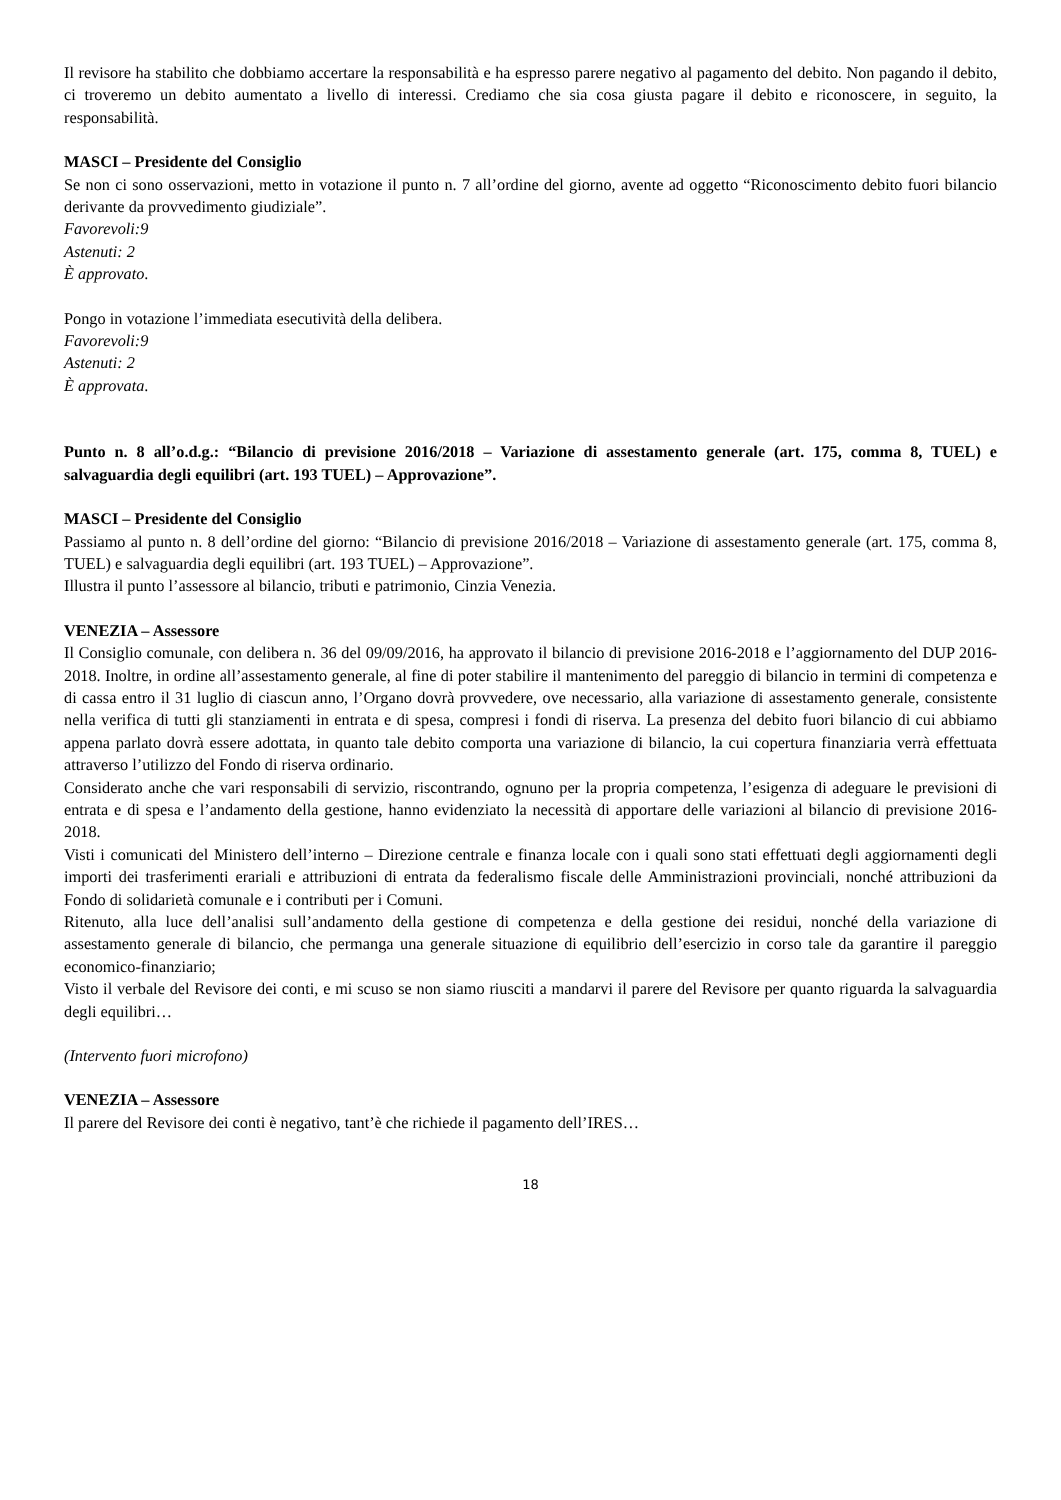Il revisore ha stabilito che dobbiamo accertare la responsabilità e ha espresso parere negativo al pagamento del debito. Non pagando il debito, ci troveremo un debito aumentato a livello di interessi. Crediamo che sia cosa giusta pagare il debito e riconoscere, in seguito, la responsabilità.
MASCI – Presidente del Consiglio
Se non ci sono osservazioni, metto in votazione il punto n. 7 all’ordine del giorno, avente ad oggetto “Riconoscimento debito fuori bilancio derivante da provvedimento giudiziale”.
Favorevoli:9
Astenuti: 2
È approvato.
Pongo in votazione l’immediata esecutività della delibera.
Favorevoli:9
Astenuti: 2
È approvata.
Punto n. 8 all’o.d.g.: “Bilancio di previsione 2016/2018 – Variazione di assestamento generale (art. 175, comma 8, TUEL) e salvaguardia degli equilibri (art. 193 TUEL) – Approvazione”.
MASCI – Presidente del Consiglio
Passiamo al punto n. 8 dell’ordine del giorno: “Bilancio di previsione 2016/2018 – Variazione di assestamento generale (art. 175, comma 8, TUEL) e salvaguardia degli equilibri (art. 193 TUEL) – Approvazione”.
Illustra il punto l’assessore al bilancio, tributi e patrimonio, Cinzia Venezia.
VENEZIA – Assessore
Il Consiglio comunale, con delibera n. 36 del 09/09/2016, ha approvato il bilancio di previsione 2016-2018 e l’aggiornamento del DUP 2016-2018. Inoltre, in ordine all’assestamento generale, al fine di poter stabilire il mantenimento del pareggio di bilancio in termini di competenza e di cassa entro il 31 luglio di ciascun anno, l’Organo dovrà provvedere, ove necessario, alla variazione di assestamento generale, consistente nella verifica di tutti gli stanziamenti in entrata e di spesa, compresi i fondi di riserva. La presenza del debito fuori bilancio di cui abbiamo appena parlato dovrà essere adottata, in quanto tale debito comporta una variazione di bilancio, la cui copertura finanziaria verrà effettuata attraverso l’utilizzo del Fondo di riserva ordinario.
Considerato anche che vari responsabili di servizio, riscontrando, ognuno per la propria competenza, l’esigenza di adeguare le previsioni di entrata e di spesa e l’andamento della gestione, hanno evidenziato la necessità di apportare delle variazioni al bilancio di previsione 2016-2018.
Visti i comunicati del Ministero dell’interno – Direzione centrale e finanza locale con i quali sono stati effettuati degli aggiornamenti degli importi dei trasferimenti erariali e attribuzioni di entrata da federalismo fiscale delle Amministrazioni provinciali, nonché attribuzioni da Fondo di solidarietà comunale e i contributi per i Comuni.
Ritenuto, alla luce dell’analisi sull’andamento della gestione di competenza e della gestione dei residui, nonché della variazione di assestamento generale di bilancio, che permanga una generale situazione di equilibrio dell’esercizio in corso tale da garantire il pareggio economico-finanziario;
Visto il verbale del Revisore dei conti, e mi scuso se non siamo riusciti a mandarvi il parere del Revisore per quanto riguarda la salvaguardia degli equilibri…
(Intervento fuori microfono)
VENEZIA – Assessore
Il parere del Revisore dei conti è negativo, tant’è che richiede il pagamento dell’IRES…
18